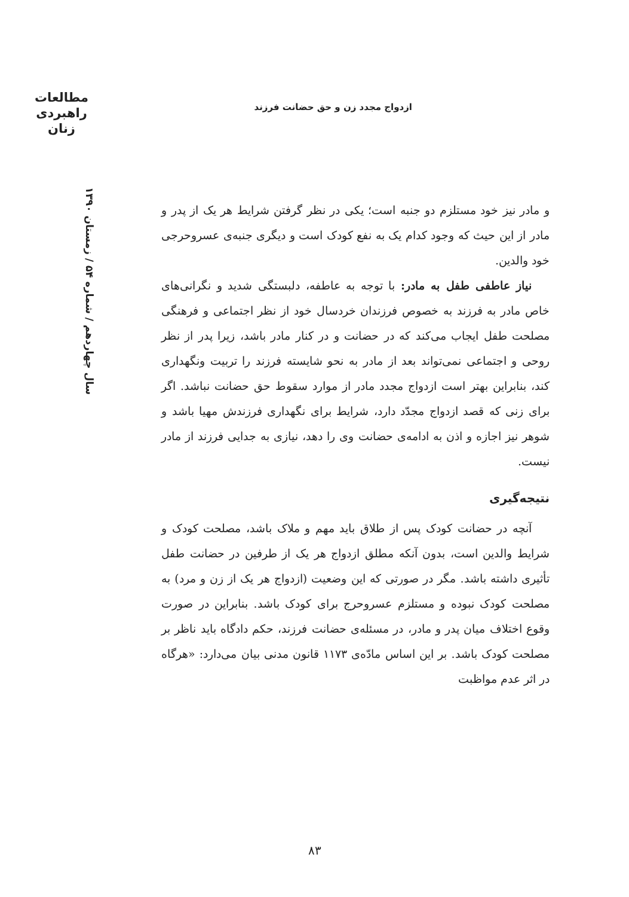مطالعات
راهبردی
زنان
ازدواج مجدد زن و حق حضانت فرزند
سال چهاردهم / شماره ۵۴ / زمستان ۱۳۹۰
و مادر نیز خود مستلزم دو جنبه است؛ یکی در نظر گرفتن شرایط هر یک از پدر و مادر از این حیث که وجود کدام یک به نفع کودک است و دیگری جنبه‌ی عسروحرجی خود والدین.
نیاز عاطفی طفل به مادر: با توجه به عاطفه، دلبستگی شدید و نگرانی‌های خاص مادر به فرزند به خصوص فرزندان خردسال خود از نظر اجتماعی و فرهنگی مصلحت طفل ایجاب می‌کند که در حضانت و در کنار مادر باشد، زیرا پدر از نظر روحی و اجتماعی نمی‌تواند بعد از مادر به نحو شایسته فرزند را تربیت ونگهداری کند، بنابراین بهتر است ازدواج مجدد مادر از موارد سقوط حق حضانت نباشد. اگر برای زنی که قصد ازدواج مجدّد دارد، شرایط برای نگهداری فرزندش مهیا باشد و شوهر نیز اجازه و اذن به ادامه‌ی حضانت وی را دهد، نیازی به جدایی فرزند از مادر نیست.
نتیجه‌گیری
آنچه در حضانت کودک پس از طلاق باید مهم و ملاک باشد، مصلحت کودک و شرایط والدین است، بدون آنکه مطلق ازدواج هر یک از طرفین در حضانت طفل تأثیری داشته باشد. مگر در صورتی که این وضعیت (ازدواج هر یک از زن و مرد) به مصلحت کودک نبوده و مستلزم عسروحرج برای کودک باشد. بنابراین در صورت وقوع اختلاف میان پدر و مادر، در مسئله‌ی حضانت فرزند، حکم دادگاه باید ناظر بر مصلحت کودک باشد. بر این اساس مادّه‌ی ۱۱۷۳ قانون مدنی بیان می‌دارد: «هرگاه در اثر عدم مواظبت
۸۳